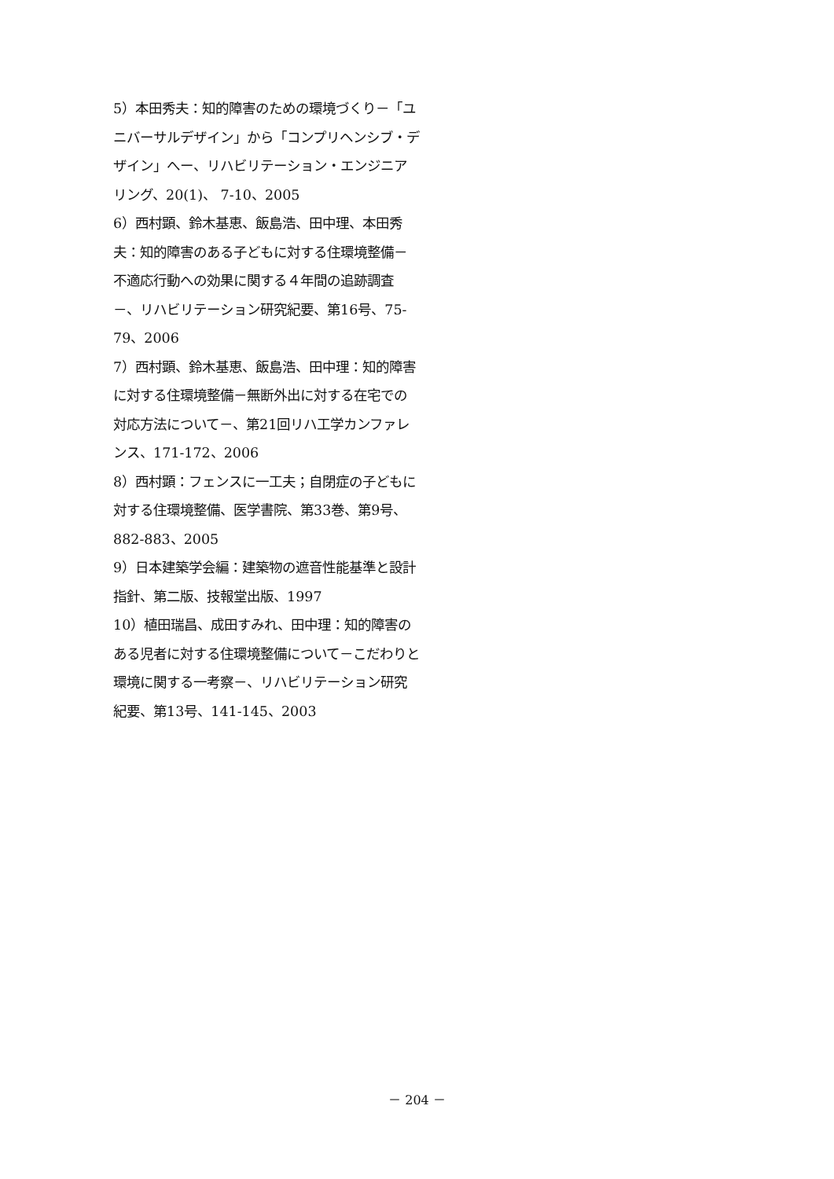5）本田秀夫：知的障害のための環境づくり－「ユニバーサルデザイン」から「コンプリヘンシブ・デザイン」へー、リハビリテーション・エンジニアリング、20(1)、 7-10、2005
6）西村顕、鈴木基恵、飯島浩、田中理、本田秀夫：知的障害のある子どもに対する住環境整備－不適応行動への効果に関する４年間の追跡調査－、リハビリテーション研究紀要、第16号、75-79、2006
7）西村顕、鈴木基恵、飯島浩、田中理：知的障害に対する住環境整備－無断外出に対する在宅での対応方法について－、第21回リハ工学カンファレンス、171-172、2006
8）西村顕：フェンスに一工夫；自閉症の子どもに対する住環境整備、医学書院、第33巻、第9号、882-883、2005
9）日本建築学会編：建築物の遮音性能基準と設計指針、第二版、技報堂出版、1997
10）植田瑞昌、成田すみれ、田中理：知的障害のある児者に対する住環境整備について－こだわりと環境に関する一考察－、リハビリテーション研究紀要、第13号、141-145、2003
－ 204 －